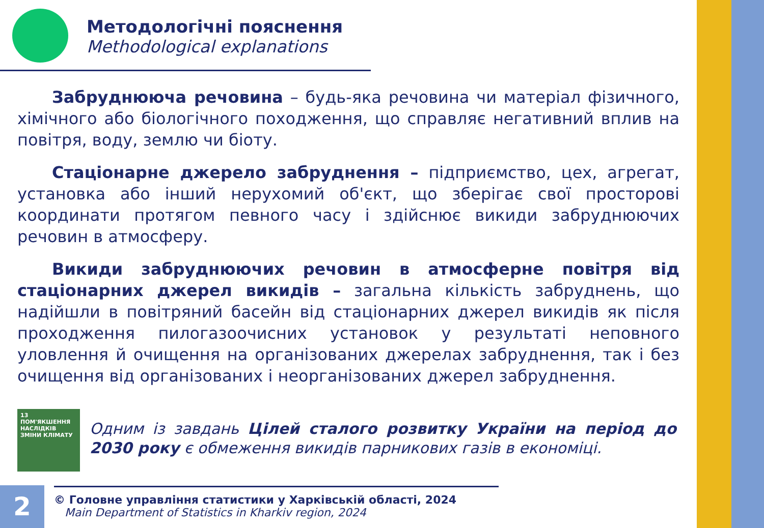Методологічні пояснення
Methodological explanations
Забруднююча речовина – будь-яка речовина чи матеріал фізичного, хімічного або біологічного походження, що справляє негативний вплив на повітря, воду, землю чи біоту.
Стаціонарне джерело забруднення – підприємство, цех, агрегат, установка або інший нерухомий об'єкт, що зберігає свої просторові координати протягом певного часу і здійснює викиди забруднюючих речовин в атмосферу.
Викиди забруднюючих речовин в атмосферне повітря від стаціонарних джерел викидів – загальна кількість забруднень, що надійшли в повітряний басейн від стаціонарних джерел викидів як після проходження пилогазоочисних установок у результаті неповного уловлення й очищення на організованих джерелах забруднення, так і без очищення від організованих і неорганізованих джерел забруднення.
13 ПОМ'ЯКШЕННЯ НАСЛІДКІВ ЗМІНИ КЛІМАТУ
Одним із завдань Цілей сталого розвитку України на період до 2030 року є обмеження викидів парникових газів в економіці.
2
© Головне управління статистики у Харківській області, 2024
Main Department of Statistics in Kharkiv region, 2024